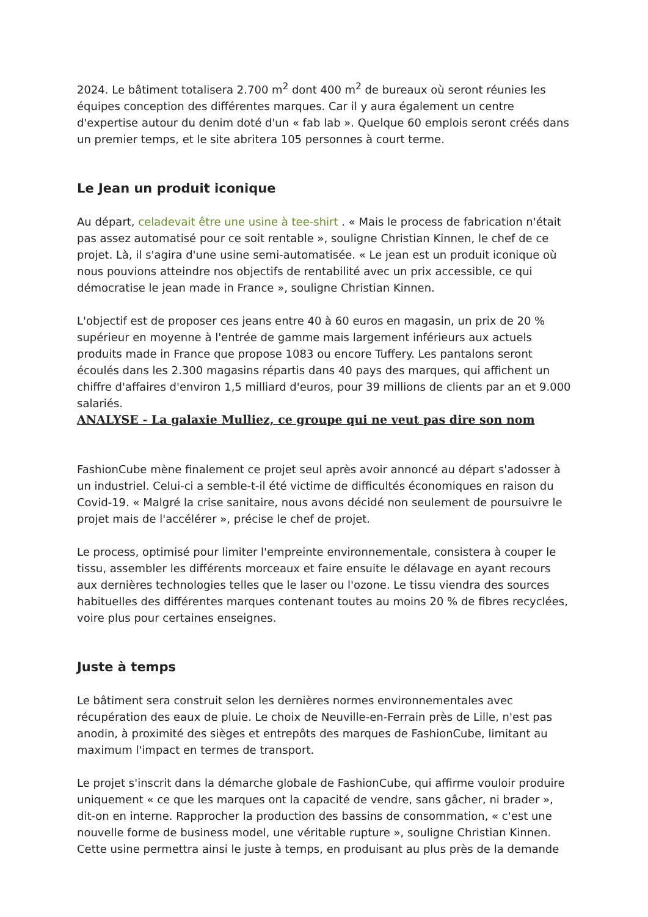2024. Le bâtiment totalisera 2.700 m<sup>2</sup> dont 400 m<sup>2</sup> de bureaux où seront réunies les équipes conception des différentes marques. Car il y aura également un centre d'expertise autour du denim doté d'un « fab lab ». Quelque 60 emplois seront créés dans un premier temps, et le site abritera 105 personnes à court terme.
Le Jean un produit iconique
Au départ, celadevait être une usine à tee-shirt . « Mais le process de fabrication n'était pas assez automatisé pour ce soit rentable », souligne Christian Kinnen, le chef de ce projet. Là, il s'agira d'une usine semi-automatisée. « Le jean est un produit iconique où nous pouvions atteindre nos objectifs de rentabilité avec un prix accessible, ce qui démocratise le jean made in France », souligne Christian Kinnen.
L'objectif est de proposer ces jeans entre 40 à 60 euros en magasin, un prix de 20 % supérieur en moyenne à l'entrée de gamme mais largement inférieurs aux actuels produits made in France que propose 1083 ou encore Tuffery. Les pantalons seront écoulés dans les 2.300 magasins répartis dans 40 pays des marques, qui affichent un chiffre d'affaires d'environ 1,5 milliard d'euros, pour 39 millions de clients par an et 9.000 salariés.
ANALYSE - La galaxie Mulliez, ce groupe qui ne veut pas dire son nom
FashionCube mène finalement ce projet seul après avoir annoncé au départ s'adosser à un industriel. Celui-ci a semble-t-il été victime de difficultés économiques en raison du Covid-19. « Malgré la crise sanitaire, nous avons décidé non seulement de poursuivre le projet mais de l'accélérer », précise le chef de projet.
Le process, optimisé pour limiter l'empreinte environnementale, consistera à couper le tissu, assembler les différents morceaux et faire ensuite le délavage en ayant recours aux dernières technologies telles que le laser ou l'ozone. Le tissu viendra des sources habituelles des différentes marques contenant toutes au moins 20 % de fibres recyclées, voire plus pour certaines enseignes.
Juste à temps
Le bâtiment sera construit selon les dernières normes environnementales avec récupération des eaux de pluie. Le choix de Neuville-en-Ferrain près de Lille, n'est pas anodin, à proximité des sièges et entrepôts des marques de FashionCube, limitant au maximum l'impact en termes de transport.
Le projet s'inscrit dans la démarche globale de FashionCube, qui affirme vouloir produire uniquement « ce que les marques ont la capacité de vendre, sans gâcher, ni brader », dit-on en interne. Rapprocher la production des bassins de consommation, « c'est une nouvelle forme de business model, une véritable rupture », souligne Christian Kinnen. Cette usine permettra ainsi le juste à temps, en produisant au plus près de la demande